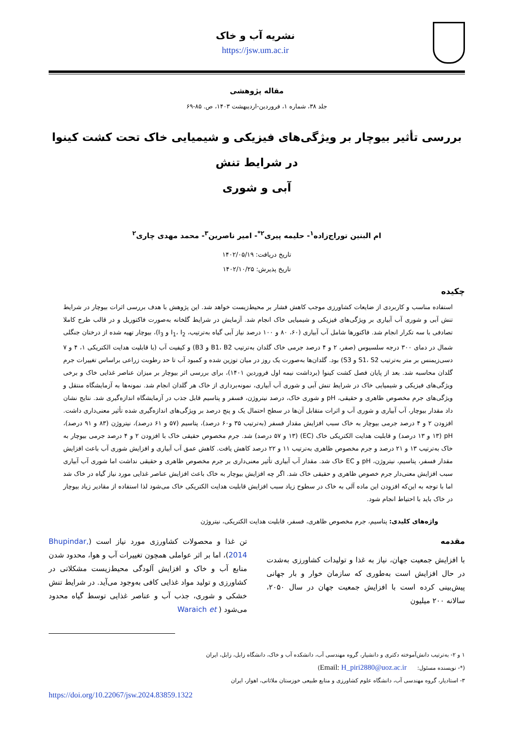نشریه آب و خاک
https://jsw.um.ac.ir
مقاله پژوهشی
جلد ۳۸، شماره ۱، فروردین-اردیبهشت ۱۴۰۳، ص. ۸۵-۶۹
بررسی تأثیر بیوچار بر ویژگی‌های فیزیکی و شیمیایی خاک تحت کشت کینوا در شرایط تنش
آبی و شوری
ام البنین توراج‌زاده<sup>۱</sup>- حلیمه پیری<sup>۲*</sup>- امیر ناصرین<sup>۳</sup>- محمد مهدی چاری<sup>۲</sup>
تاریخ دریافت: ۱۴۰۲/۰۵/۱۹
تاریخ پذیرش: ۱۴۰۲/۱۰/۲۵
چکیده
استفاده مناسب و کاربردی از ضایعات کشاورزی موجب کاهش فشار بر محیط‌زیست خواهد شد. این پژوهش با هدف بررسی اثرات بیوچار در شرایط تنش آبی و شوری آب آبیاری بر ویژگی‌های فیزیکی و شیمیایی خاک انجام شد. آزمایش در شرایط گلخانه به‌صورت فاکتوریل و در قالب طرح کاملا تصادفی با سه تکرار انجام شد. فاکتورها شامل آب آبیاری (۶۰، ۸۰ و ۱۰۰ درصد نیاز آبی گیاه به‌ترتیب، I<sub>1</sub>، I<sub>2</sub> و I<sub>3</sub>)، بیوچار تهیه شده از درختان جنگلی شمال در دمای ۳۰۰ درجه سلسیوس (صفر، ۲ و ۴ درصد جرمی خاک گلدان به‌ترتیب B1، B2 و B3) و کیفیت آب (با قابلیت هدایت الکتریکی ۱، ۴ و ۷ دسی‌زیمنس بر متر به‌ترتیب S1، S2 و S3) بود. گلدان‌ها به‌صورت یک روز در میان توزین شده و کمبود آب تا حد رطوبت زراعی براساس تغییرات جرم گلدان محاسبه شد. بعد از پایان فصل کشت کینوا (برداشت نیمه اول فروردین ۱۴۰۱)، برای بررسی اثر بیوچار بر میزان عناصر غذایی خاک و برخی ویژگی‌های فیزیکی و شیمیایی خاک در شرایط تنش آبی و شوری آب آبیاری، نمونه‌برداری از خاک هر گلدان انجام شد. نمونه‌ها به آزمایشگاه منتقل و ویژگی‌های جرم مخصوص ظاهری و حقیقی، pH و شوری خاک، درصد نیتروژن، فسفر و پتاسیم قابل جذب در آزمایشگاه اندازه‌گیری شد. نتایج نشان داد مقدار بیوچار، آب آبیاری و شوری آب و اثرات متقابل آن‌ها در سطح احتمال یک و پنج درصد بر ویژگی‌های اندازه‌گیری شده تأثیر معنی‌داری داشت. افزودن ۲ و ۴ درصد جرمی بیوچار به خاک سبب افزایش مقدار فسفر (به‌ترتیب ۳۵ و۶۰ درصد)، پتاسیم (۵۷ و ۶۱ درصد)، نیتروژن (۸۳ و ۹۱ درصد)، pH (۱۳ و ۱۳ درصد) و قابلیت هدایت الکتریکی خاک (EC) (۱۳ و ۵۷ درصد) شد. جرم مخصوص حقیقی خاک با افزودن ۲ و ۴ درصد جرمی بیوچار به خاک به‌ترتیب ۱۳ و ۲۱ درصد و جرم مخصوص ظاهری به‌ترتیب ۱۱ و ۲۲ درصد کاهش یافت. کاهش عمق آب آبیاری و افزایش شوری آب باعث افزایش مقدار فسفر، پتاسیم، نیتروژن، pH و EC خاک شد. مقدار آب آبیاری تأثیر معنی‌داری بر جرم مخصوص ظاهری و حقیقی نداشت اما شوری آب آبیاری سبب افزایش معنی‌دار جرم خصوص ظاهری و حقیقی خاک شد. اگر چه افزایش بیوچار به خاک باعث افزایش عناصر غذایی مورد نیاز گیاه در خاک شد اما با توجه به این‌که افزودن این ماده آلی به خاک در سطوح زیاد سبب افزایش قابلیت هدایت الکتریکی خاک می‌شود لذا استفاده از مقادیر زیاد بیوچار در خاک باید با احتیاط انجام شود.
واژه‌های کلیدی: پتاسیم، جرم مخصوص ظاهری، فسفر، قابلیت هدایت الکتریکی، نیتروژن
مقدمه
با افزایش جمعیت جهان، نیاز به غذا و تولیدات کشاورزی به‌شدت در حال افزایش است به‌طوری که سازمان خوار و بار جهانی پیش‌بینی کرده است با افزایش جمعیت جهان در سال ۲۰۵۰، سالانه ۲۰۰ میلیون
تن غذا و محصولات کشاورزی مورد نیاز است (Bhupindar, 2014)، اما بر اثر عواملی همچون تغییرات آب و هوا، محدود شدن منابع آب و خاک و افزایش آلودگی محیط‌زیست مشکلاتی در کشاورزی و تولید مواد غذایی کافی به‌وجود می‌آید. در شرایط تنش خشکی و شوری، جذب آب و عناصر غذایی توسط گیاه محدود می‌شود ( Waraich et
۱ و ۲- به‌ترتیب دانش‌آموخته دکتری و دانشیار، گروه مهندسی آب، دانشکده آب و خاک، دانشگاه زابل، زابل، ایران
(*- نویسنده مسئول: Email: H_piri2880@uoz.ac.ir)
۳- استادیار، گروه مهندسی آب، دانشگاه علوم کشاورزی و منابع طبیعی خوزستان ملاثانی، اهواز، ایران
https://doi.org/10.22067/jsw.2024.83859.1322